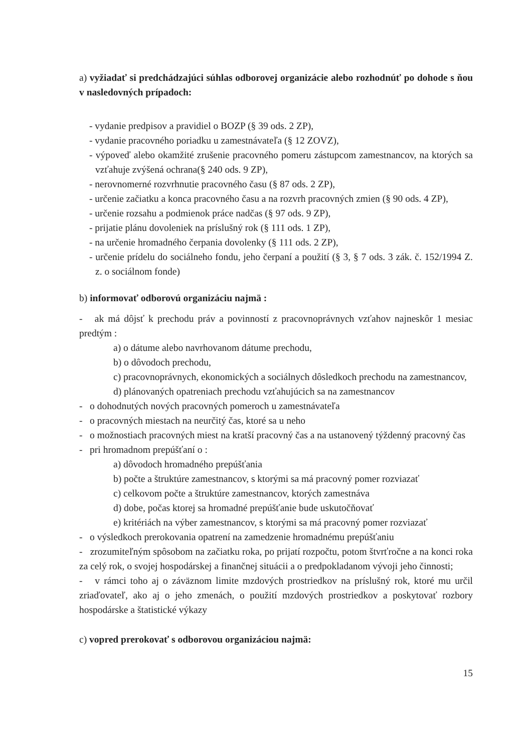a) vyžiadať si predchádzajúci súhlas odborovej organizácie alebo rozhodnúť po dohode s ňou v nasledovných prípadoch:
- vydanie predpisov a pravidiel o BOZP (§ 39 ods. 2 ZP),
- vydanie pracovného poriadku u zamestnávateľa (§ 12 ZOVZ),
- výpoveď alebo okamžité zrušenie pracovného pomeru zástupcom zamestnancov, na ktorých sa vzťahuje zvýšená ochrana(§ 240 ods. 9 ZP),
- nerovnomerné rozvrhnutie pracovného času (§ 87 ods. 2 ZP),
- určenie začiatku a konca pracovného času a na rozvrh pracovných zmien (§ 90 ods. 4 ZP),
- určenie rozsahu a podmienok práce nadčas (§ 97 ods. 9 ZP),
- prijatie plánu dovoleniek na príslušný rok (§ 111 ods. 1 ZP),
- na určenie hromadného čerpania dovolenky (§ 111 ods. 2 ZP),
- určenie prídelu do sociálneho fondu, jeho čerpaní a použití (§ 3, § 7 ods. 3 zák. č. 152/1994 Z. z. o sociálnom fonde)
b) informovať odborovú organizáciu najmä :
- ak má dôjsť k prechodu práv a povinností z pracovnoprávnych vzťahov najneskôr 1 mesiac predtým :
a) o dátume alebo navrhovanom dátume prechodu,
b) o dôvodoch prechodu,
c) pracovnoprávnych, ekonomických a sociálnych dôsledkoch prechodu na zamestnancov,
d) plánovaných opatreniach prechodu vzťahujúcich sa na zamestnancov
- o dohodnutých nových pracovných pomeroch u zamestnávateľa
- o pracovných miestach na neurčitý čas, ktoré sa u neho
- o možnostiach pracovných miest na kratší pracovný čas a na ustanovený týždenný pracovný čas
- pri hromadnom prepúšťaní o :
a) dôvodoch hromadného prepúšťania
b) počte a štruktúre zamestnancov, s ktorými sa má pracovný pomer rozviazať
c) celkovom počte a štruktúre zamestnancov, ktorých zamestnáva
d) dobe, počas ktorej sa hromadné prepúšťanie bude uskutočňovať
e) kritériách na výber zamestnancov, s ktorými sa má pracovný pomer rozviazať
- o výsledkoch prerokovania opatrení na zamedzenie hromadnému prepúšťaniu
- zrozumiteľným spôsobom na začiatku roka, po prijatí rozpočtu, potom štvrťročne a na konci roka za celý rok, o svojej hospodárskej a finančnej situácii a o predpokladanom vývoji jeho činnosti;
- v rámci toho aj o záväznom limite mzdových prostriedkov na príslušný rok, ktoré mu určil zriaďovateľ, ako aj o jeho zmenách, o použití mzdových prostriedkov a poskytovať rozbory hospodárske a štatistické výkazy
c) vopred prerokovať s odborovou organizáciou najmä:
15